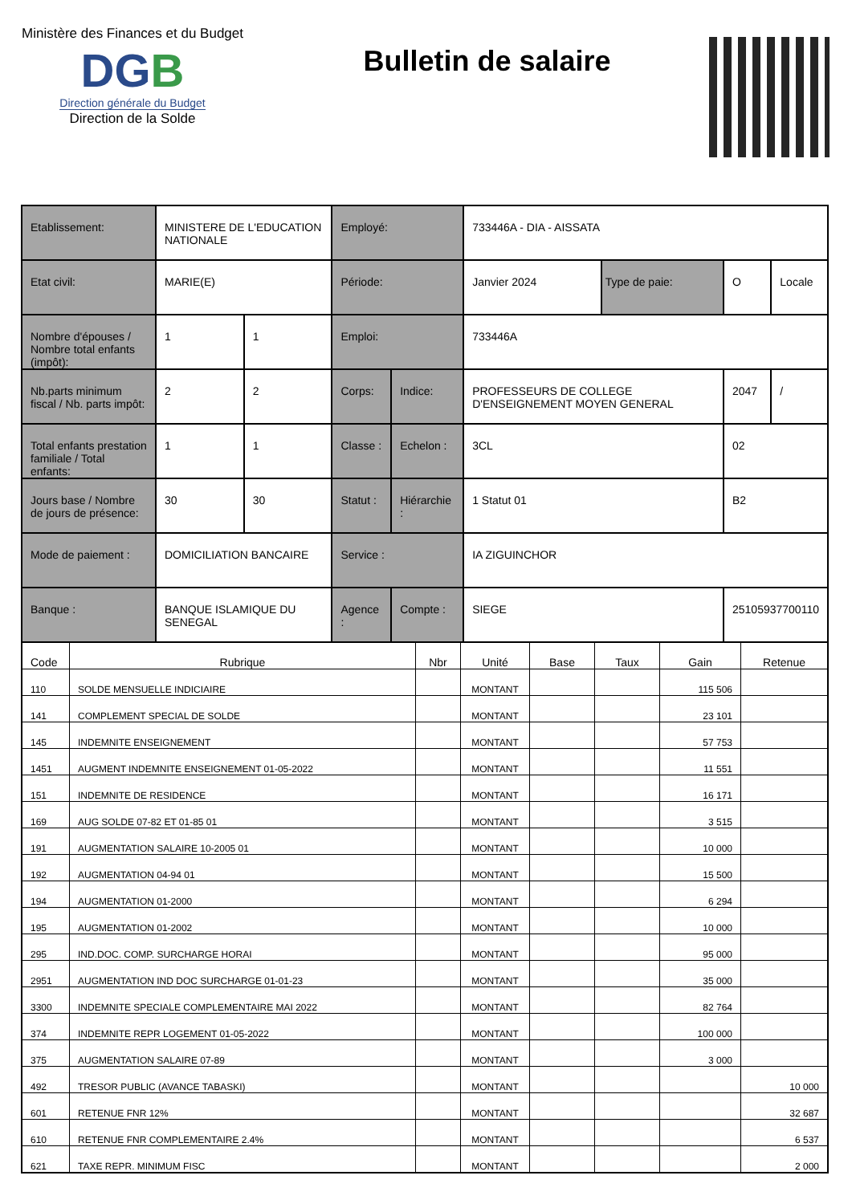Ministère des Finances et du Budget
DGB
Direction générale du Budget
Direction de la Solde
Bulletin de salaire
| Etablissement: | MINISTERE DE L'EDUCATION NATIONALE | | Employé: | | 733446A - DIA - AISSATA | | | |
| Etat civil: | MARIE(E) | | Période: | | Janvier 2024 | Type de paie: | O | Locale |
| Nombre d'épouses / Nombre total enfants (impôt): | 1 | 1 | Emploi: | | 733446A | | | |
| Nb.parts minimum fiscal / Nb. parts impôt: | 2 | 2 | Corps: | Indice: | PROFESSEURS DE COLLEGE D'ENSEIGNEMENT MOYEN GENERAL | | 2047 | / |
| Total enfants prestation familiale / Total enfants: | 1 | 1 | Classe : | Echelon : | 3CL | | 02 | |
| Jours base / Nombre de jours de présence: | 30 | 30 | Statut : | Hiérarchie : | 1 Statut 01 | | B2 | |
| Mode de paiement : | DOMICILIATION BANCAIRE | | Service : | | IA ZIGUINCHOR | | | |
| Banque : | BANQUE ISLAMIQUE DU SENEGAL | | Agence : | Compte : | SIEGE | | 25105937700110 | |
| Code | Rubrique | Nbr | Unité | Base | Taux | Gain | Retenue |
| --- | --- | --- | --- | --- | --- | --- | --- |
| 110 | SOLDE MENSUELLE INDICIAIRE | | MONTANT | | | 115 506 | |
| 141 | COMPLEMENT SPECIAL DE SOLDE | | MONTANT | | | 23 101 | |
| 145 | INDEMNITE ENSEIGNEMENT | | MONTANT | | | 57 753 | |
| 1451 | AUGMENT INDEMNITE ENSEIGNEMENT 01-05-2022 | | MONTANT | | | 11 551 | |
| 151 | INDEMNITE DE RESIDENCE | | MONTANT | | | 16 171 | |
| 169 | AUG SOLDE 07-82 ET 01-85 01 | | MONTANT | | | 3 515 | |
| 191 | AUGMENTATION SALAIRE 10-2005 01 | | MONTANT | | | 10 000 | |
| 192 | AUGMENTATION 04-94 01 | | MONTANT | | | 15 500 | |
| 194 | AUGMENTATION 01-2000 | | MONTANT | | | 6 294 | |
| 195 | AUGMENTATION 01-2002 | | MONTANT | | | 10 000 | |
| 295 | IND.DOC. COMP. SURCHARGE HORAI | | MONTANT | | | 95 000 | |
| 2951 | AUGMENTATION IND DOC SURCHARGE 01-01-23 | | MONTANT | | | 35 000 | |
| 3300 | INDEMNITE SPECIALE COMPLEMENTAIRE MAI 2022 | | MONTANT | | | 82 764 | |
| 374 | INDEMNITE REPR LOGEMENT 01-05-2022 | | MONTANT | | | 100 000 | |
| 375 | AUGMENTATION SALAIRE 07-89 | | MONTANT | | | 3 000 | |
| 492 | TRESOR PUBLIC (AVANCE TABASKI) | | MONTANT | | | | 10 000 |
| 601 | RETENUE FNR 12% | | MONTANT | | | | 32 687 |
| 610 | RETENUE FNR COMPLEMENTAIRE 2.4% | | MONTANT | | | | 6 537 |
| 621 | TAXE REPR. MINIMUM FISC | | MONTANT | | | | 2 000 |